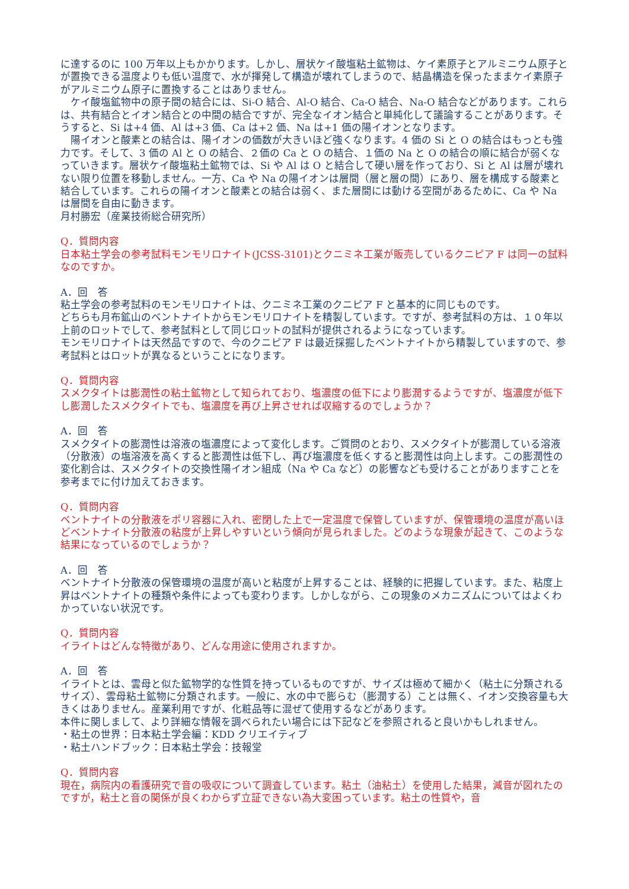に達するのに 100 万年以上もかかります。しかし、層状ケイ酸塩粘土鉱物は、ケイ素原子とアルミニウム原子とが置換できる温度よりも低い温度で、水が揮発して構造が壊れてしまうので、結晶構造を保ったままケイ素原子がアルミニウム原子に置換することはありません。
　ケイ酸塩鉱物中の原子間の結合には、Si-O 結合、Al-O 結合、Ca-O 結合、Na-O 結合などがあります。これらは、共有結合とイオン結合との中間の結合ですが、完全なイオン結合と単純化して議論することがあります。そうすると、Si は+4 価、Al は+3 価、Ca は+2 価、Na は+1 価の陽イオンとなります。
　陽イオンと酸素との結合は、陽イオンの価数が大きいほど強くなります。4 価の Si と O の結合はもっとも強力です。そして、3 価の Al と O の結合、２価の Ca と O の結合、１価の Na と O の結合の順に結合が弱くなっていきます。層状ケイ酸塩粘土鉱物では、Si や Al は O と結合して硬い層を作っており、Si と Al は層が壊れない限り位置を移動しません。一方、Ca や Na の陽イオンは層間（層と層の間）にあり、層を構成する酸素と結合しています。これらの陽イオンと酸素との結合は弱く、また層間には動ける空間があるために、Ca や Na は層間を自由に動きます。
月村勝宏（産業技術総合研究所）
Q．質問内容
日本粘土学会の参考試料モンモリロナイト(JCSS-3101)とクニミネ工業が販売しているクニピア F は同一の試料なのですか。
A．回　答
粘土学会の参考試料のモンモリロナイトは、クニミネ工業のクニピア F と基本的に同じものです。
どちらも月布鉱山のベントナイトからモンモリロナイトを精製しています。ですが、参考試料の方は、１０年以上前のロットでして、参考試料として同じロットの試料が提供されるようになっています。
モンモリロナイトは天然品ですので、今のクニピア F は最近採掘したベントナイトから精製していますので、参考試料とはロットが異なるということになります。
Q．質問内容
スメクタイトは膨潤性の粘土鉱物として知られており、塩濃度の低下により膨潤するようですが、塩濃度が低下し膨潤したスメクタイトでも、塩濃度を再び上昇させれば収縮するのでしょうか？
A．回　答
スメクタイトの膨潤性は溶液の塩濃度によって変化します。ご質問のとおり、スメクタイトが膨潤している溶液（分散液）の塩溶液を高くすると膨潤性は低下し、再び塩濃度を低くすると膨潤性は向上します。この膨潤性の変化割合は、スメクタイトの交換性陽イオン組成（Na や Ca など）の影響なども受けることがありますことを参考までに付け加えておきます。
Q．質問内容
ベントナイトの分散液をポリ容器に入れ、密閉した上で一定温度で保管していますが、保管環境の温度が高いほどベントナイト分散液の粘度が上昇しやすいという傾向が見られました。どのような現象が起きて、このような結果になっているのでしょうか？
A．回　答
ベントナイト分散液の保管環境の温度が高いと粘度が上昇することは、経験的に把握しています。また、粘度上昇はベントナイトの種類や条件によっても変わります。しかしながら、この現象のメカニズムについてはよくわかっていない状況です。
Q．質問内容
イライトはどんな特徴があり、どんな用途に使用されますか。
A．回　答
イライトとは、雲母と似た鉱物学的な性質を持っているものですが、サイズは極めて細かく（粘土に分類されるサイズ）、雲母粘土鉱物に分類されます。一般に、水の中で膨らむ（膨潤する）ことは無く、イオン交換容量も大きくはありません。産業利用ですが、化粧品等に混ぜて使用するなどがあります。
本件に関しまして、より詳細な情報を調べられたい場合には下記などを参照されると良いかもしれません。
・粘土の世界：日本粘土学会編：KDD クリエイティブ
・粘土ハンドブック：日本粘土学会：技報堂
Q．質問内容
現在，病院内の看護研究で音の吸収について調査しています。粘土（油粘土）を使用した結果，減音が図れたのですが，粘土と音の関係が良くわからず立証できない為大変困っています。粘土の性質や，音